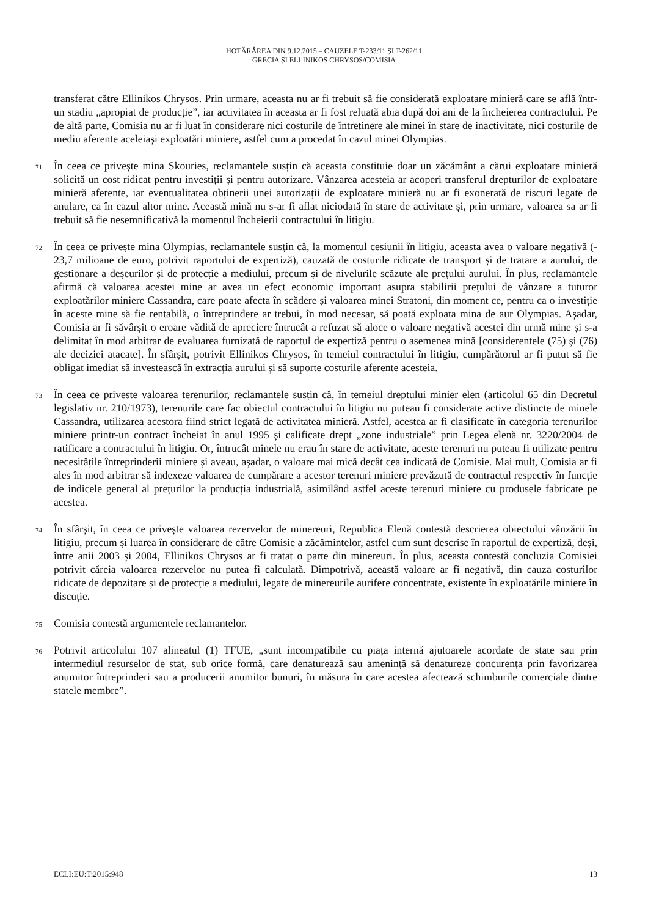HOTĂRÂREA DIN 9.12.2015 – CAUZELE T-233/11 ȘI T-262/11
GRECIA ȘI ELLINIKOS CHRYSOS/COMISIA
transferat către Ellinikos Chrysos. Prin urmare, aceasta nu ar fi trebuit să fie considerată exploatare minieră care se află într-un stadiu „apropiat de producție”, iar activitatea în aceasta ar fi fost reluată abia după doi ani de la încheierea contractului. Pe de altă parte, Comisia nu ar fi luat în considerare nici costurile de întreținere ale minei în stare de inactivitate, nici costurile de mediu aferente aceleiași exploatări miniere, astfel cum a procedat în cazul minei Olympias.
71 În ceea ce privește mina Skouries, reclamantele susțin că aceasta constituie doar un zăcământ a cărui exploatare minieră solicită un cost ridicat pentru investiții și pentru autorizare. Vânzarea acesteia ar acoperi transferul drepturilor de exploatare minieră aferente, iar eventualitatea obținerii unei autorizații de exploatare minieră nu ar fi exonerată de riscuri legate de anulare, ca în cazul altor mine. Această mină nu s-ar fi aflat niciodată în stare de activitate și, prin urmare, valoarea sa ar fi trebuit să fie nesemnificativă la momentul încheierii contractului în litigiu.
72 În ceea ce privește mina Olympias, reclamantele susțin că, la momentul cesiunii în litigiu, aceasta avea o valoare negativă (- 23,7 milioane de euro, potrivit raportului de expertiză), cauzată de costurile ridicate de transport și de tratare a aurului, de gestionare a deșeurilor și de protecție a mediului, precum și de nivelurile scăzute ale prețului aurului. În plus, reclamantele afirmă că valoarea acestei mine ar avea un efect economic important asupra stabilirii prețului de vânzare a tuturor exploatărilor miniere Cassandra, care poate afecta în scădere și valoarea minei Stratoni, din moment ce, pentru ca o investiție în aceste mine să fie rentabilă, o întreprindere ar trebui, în mod necesar, să poată exploata mina de aur Olympias. Așadar, Comisia ar fi săvârșit o eroare vădită de apreciere întrucât a refuzat să aloce o valoare negativă acestei din urmă mine și s-a delimitat în mod arbitrar de evaluarea furnizată de raportul de expertiză pentru o asemenea mină [considerentele (75) și (76) ale deciziei atacate]. În sfârșit, potrivit Ellinikos Chrysos, în temeiul contractului în litigiu, cumpărătorul ar fi putut să fie obligat imediat să investească în extracția aurului și să suporte costurile aferente acesteia.
73 În ceea ce privește valoarea terenurilor, reclamantele susțin că, în temeiul dreptului minier elen (articolul 65 din Decretul legislativ nr. 210/1973), terenurile care fac obiectul contractului în litigiu nu puteau fi considerate active distincte de minele Cassandra, utilizarea acestora fiind strict legată de activitatea minieră. Astfel, acestea ar fi clasificate în categoria terenurilor miniere printr-un contract încheiat în anul 1995 și calificate drept „zone industriale” prin Legea elenă nr. 3220/2004 de ratificare a contractului în litigiu. Or, întrucât minele nu erau în stare de activitate, aceste terenuri nu puteau fi utilizate pentru necesitățile întreprinderii miniere și aveau, așadar, o valoare mai mică decât cea indicată de Comisie. Mai mult, Comisia ar fi ales în mod arbitrar să indexeze valoarea de cumpărare a acestor terenuri miniere prevăzută de contractul respectiv în funcție de indicele general al prețurilor la producția industrială, asimilând astfel aceste terenuri miniere cu produsele fabricate pe acestea.
74 În sfârșit, în ceea ce privește valoarea rezervelor de minereuri, Republica Elenă contestă descrierea obiectului vânzării în litigiu, precum și luarea în considerare de către Comisie a zăcămintelor, astfel cum sunt descrise în raportul de expertiză, deși, între anii 2003 și 2004, Ellinikos Chrysos ar fi tratat o parte din minereuri. În plus, aceasta contestă concluzia Comisiei potrivit căreia valoarea rezervelor nu putea fi calculată. Dimpotrivă, această valoare ar fi negativă, din cauza costurilor ridicate de depozitare și de protecție a mediului, legate de minereurile aurifere concentrate, existente în exploatările miniere în discuție.
75 Comisia contestă argumentele reclamantelor.
76 Potrivit articolului 107 alineatul (1) TFUE, „sunt incompatibile cu piața internă ajutoarele acordate de state sau prin intermediul resurselor de stat, sub orice formă, care denaturează sau amenință să denatureze concurența prin favorizarea anumitor întreprinderi sau a producerii anumitor bunuri, în măsura în care acestea afectează schimburile comerciale dintre statele membre”.
ECLI:EU:T:2015:948 13